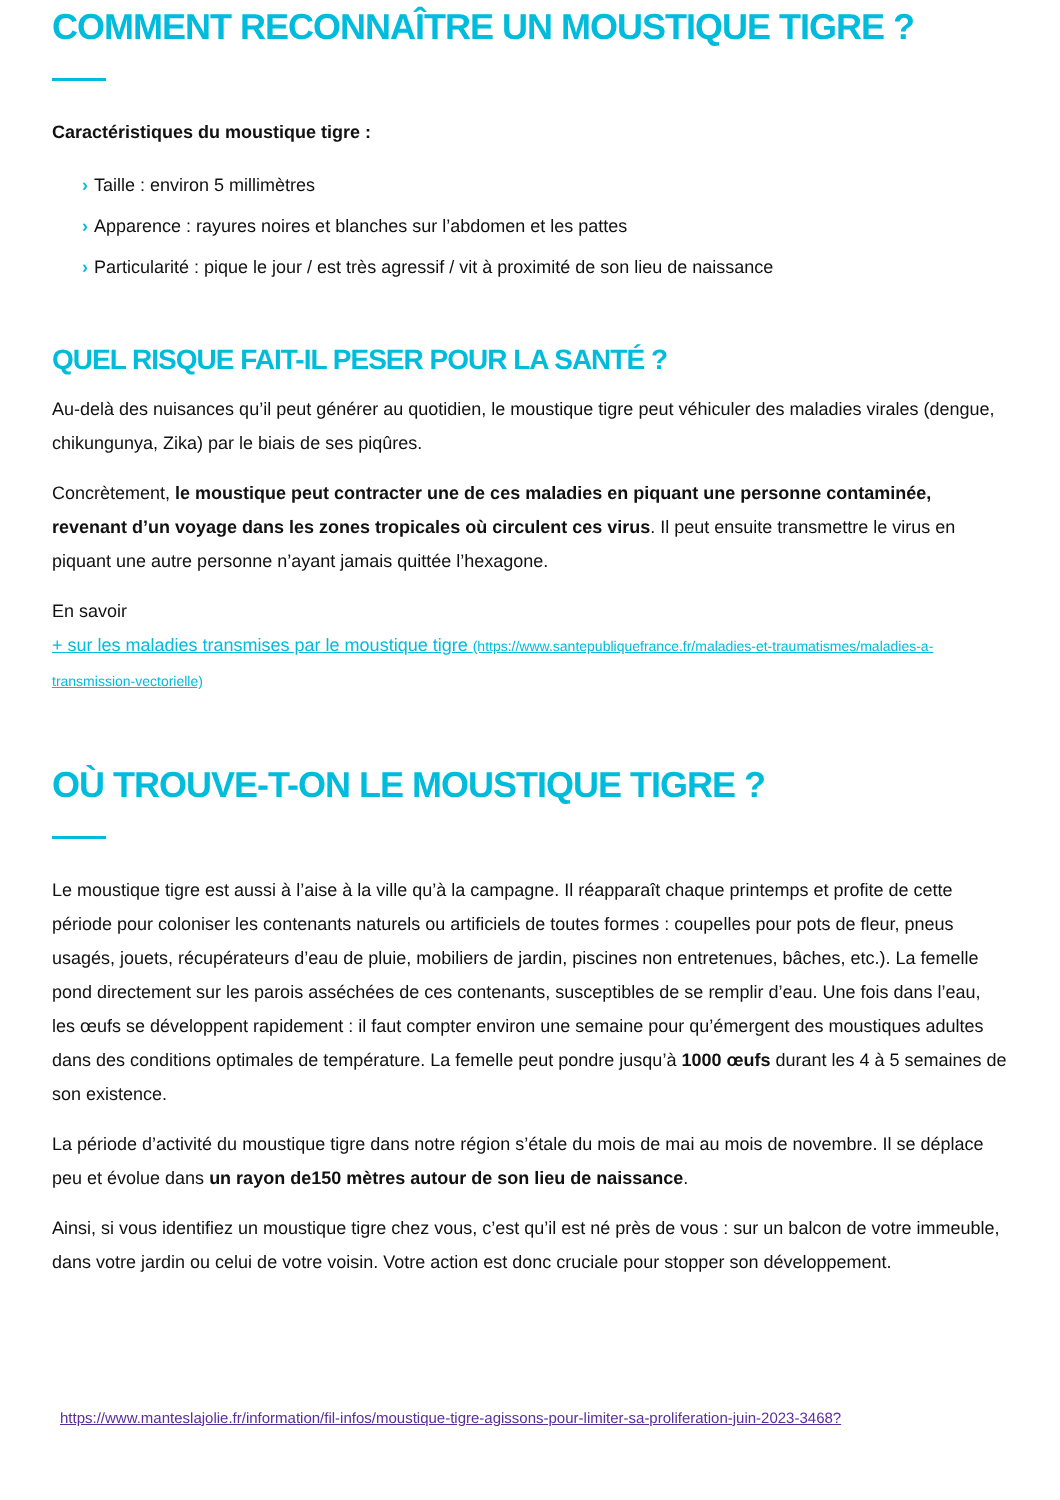COMMENT RECONNAÎTRE UN MOUSTIQUE TIGRE ?
Caractéristiques du moustique tigre :
› Taille : environ 5 millimètres
› Apparence : rayures noires et blanches sur l’abdomen et les pattes
› Particularité : pique le jour / est très agressif / vit à proximité de son lieu de naissance
QUEL RISQUE FAIT-IL PESER POUR LA SANTÉ ?
Au-delà des nuisances qu’il peut générer au quotidien, le moustique tigre peut véhiculer des maladies virales (dengue, chikungunya, Zika) par le biais de ses piqûres.
Concrètement, le moustique peut contracter une de ces maladies en piquant une personne contaminée, revenant d’un voyage dans les zones tropicales où circulent ces virus. Il peut ensuite transmettre le virus en piquant une autre personne n’ayant jamais quittée l’hexagone.
En savoir
+ sur les maladies transmises par le moustique tigre (https://www.santepubliquefrance.fr/maladies-et-traumatismes/maladies-a-transmission-vectorielle)
OÙ TROUVE-T-ON LE MOUSTIQUE TIGRE ?
Le moustique tigre est aussi à l’aise à la ville qu’à la campagne. Il réapparaît chaque printemps et profite de cette période pour coloniser les contenants naturels ou artificiels de toutes formes : coupelles pour pots de fleur, pneus usagés, jouets, récupérateurs d’eau de pluie, mobiliers de jardin, piscines non entretenues, bâches, etc.). La femelle pond directement sur les parois asséchées de ces contenants, susceptibles de se remplir d’eau. Une fois dans l’eau, les œufs se développent rapidement : il faut compter environ une semaine pour qu’émergent des moustiques adultes dans des conditions optimales de température. La femelle peut pondre jusqu’à 1000 œufs durant les 4 à 5 semaines de son existence.
La période d’activité du moustique tigre dans notre région s’étale du mois de mai au mois de novembre. Il se déplace peu et évolue dans un rayon de150 mètres autour de son lieu de naissance.
Ainsi, si vous identifiez un moustique tigre chez vous, c’est qu’il est né près de vous : sur un balcon de votre immeuble, dans votre jardin ou celui de votre voisin. Votre action est donc cruciale pour stopper son développement.
https://www.manteslajolie.fr/information/fil-infos/moustique-tigre-agissons-pour-limiter-sa-proliferation-juin-2023-3468?